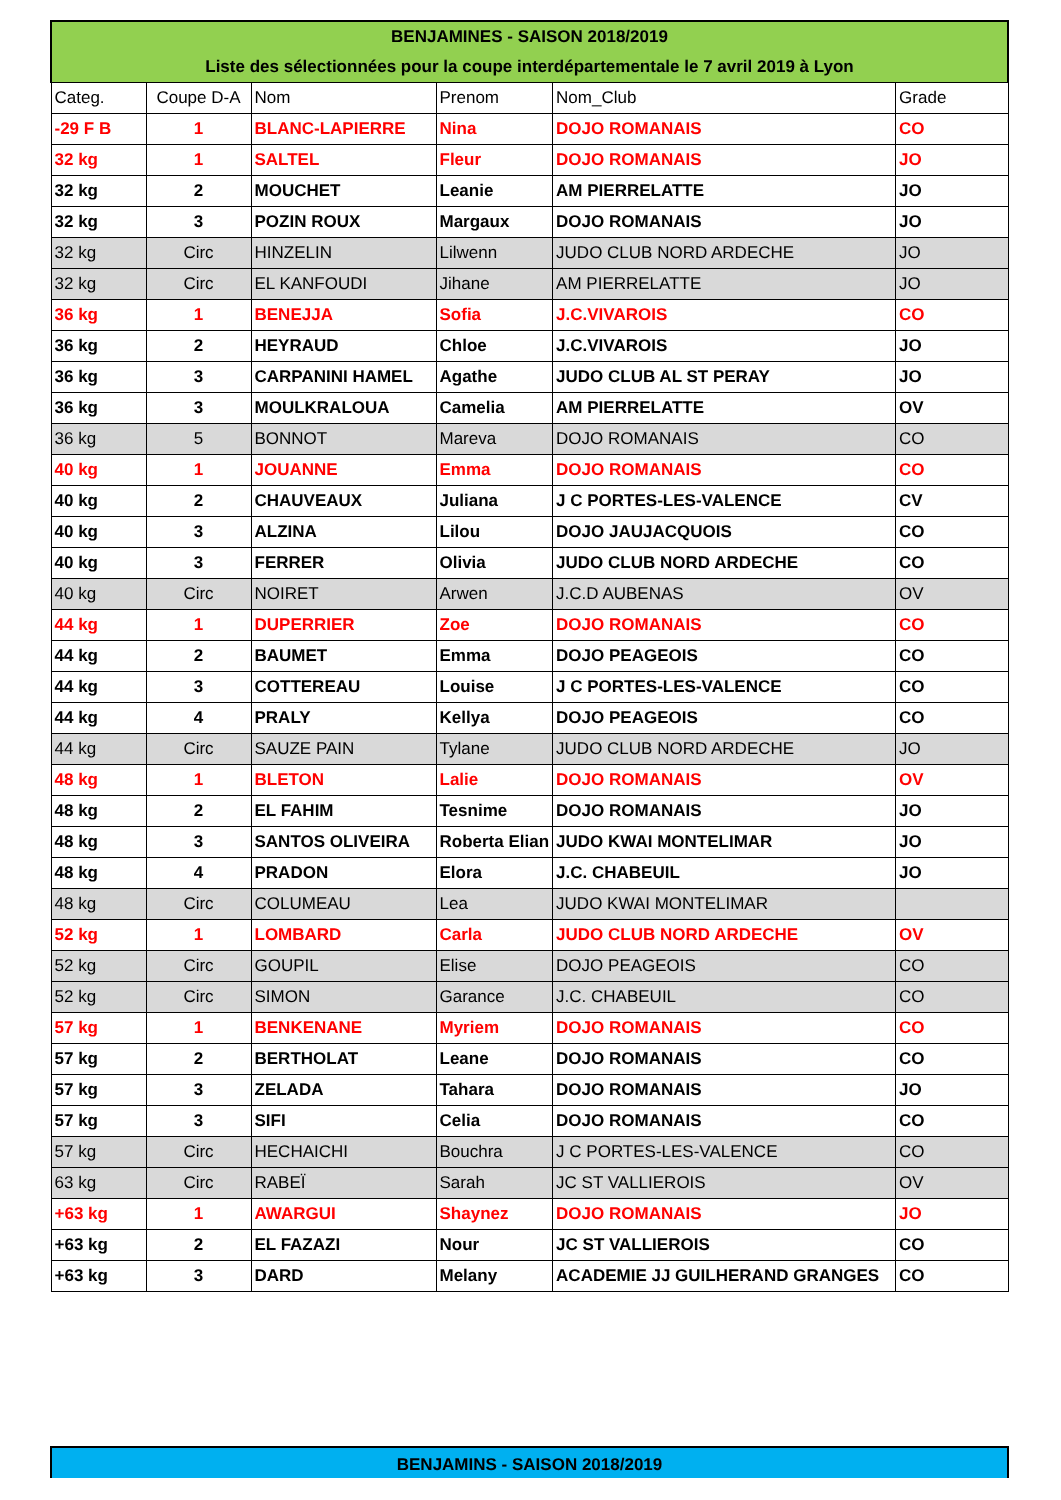| BENJAMINES - SAISON 2018/2019 | | | | | |
| Liste des sélectionnées pour la coupe interdépartementale le 7 avril 2019 à Lyon | | | | | |
| Categ. | Coupe D-A | Nom | Prenom | Nom_Club | Grade |
| -29 F B | 1 | BLANC-LAPIERRE | Nina | DOJO ROMANAIS | CO |
| 32 kg | 1 | SALTEL | Fleur | DOJO ROMANAIS | JO |
| 32 kg | 2 | MOUCHET | Leanie | AM PIERRELATTE | JO |
| 32 kg | 3 | POZIN ROUX | Margaux | DOJO ROMANAIS | JO |
| 32 kg | Circ | HINZELIN | Lilwenn | JUDO CLUB NORD ARDECHE | JO |
| 32 kg | Circ | EL KANFOUDI | Jihane | AM PIERRELATTE | JO |
| 36 kg | 1 | BENEJJA | Sofia | J.C.VIVAROIS | CO |
| 36 kg | 2 | HEYRAUD | Chloe | J.C.VIVAROIS | JO |
| 36 kg | 3 | CARPANINI HAMEL | Agathe | JUDO CLUB AL ST PERAY | JO |
| 36 kg | 3 | MOULKRALOUA | Camelia | AM PIERRELATTE | OV |
| 36 kg | 5 | BONNOT | Mareva | DOJO ROMANAIS | CO |
| 40 kg | 1 | JOUANNE | Emma | DOJO ROMANAIS | CO |
| 40 kg | 2 | CHAUVEAUX | Juliana | J C PORTES-LES-VALENCE | CV |
| 40 kg | 3 | ALZINA | Lilou | DOJO JAUJACQUOIS | CO |
| 40 kg | 3 | FERRER | Olivia | JUDO CLUB NORD ARDECHE | CO |
| 40 kg | Circ | NOIRET | Arwen | J.C.D AUBENAS | OV |
| 44 kg | 1 | DUPERRIER | Zoe | DOJO ROMANAIS | CO |
| 44 kg | 2 | BAUMET | Emma | DOJO PEAGEOIS | CO |
| 44 kg | 3 | COTTEREAU | Louise | J C PORTES-LES-VALENCE | CO |
| 44 kg | 4 | PRALY | Kellya | DOJO PEAGEOIS | CO |
| 44 kg | Circ | SAUZE PAIN | Tylane | JUDO CLUB NORD ARDECHE | JO |
| 48 kg | 1 | BLETON | Lalie | DOJO ROMANAIS | OV |
| 48 kg | 2 | EL FAHIM | Tesnime | DOJO ROMANAIS | JO |
| 48 kg | 3 | SANTOS OLIVEIRA | Roberta Elian | JUDO KWAI MONTELIMAR | JO |
| 48 kg | 4 | PRADON | Elora | J.C. CHABEUIL | JO |
| 48 kg | Circ | COLUMEAU | Lea | JUDO KWAI MONTELIMAR | |
| 52 kg | 1 | LOMBARD | Carla | JUDO CLUB NORD ARDECHE | OV |
| 52 kg | Circ | GOUPIL | Elise | DOJO PEAGEOIS | CO |
| 52 kg | Circ | SIMON | Garance | J.C. CHABEUIL | CO |
| 57 kg | 1 | BENKENANE | Myriem | DOJO ROMANAIS | CO |
| 57 kg | 2 | BERTHOLAT | Leane | DOJO ROMANAIS | CO |
| 57 kg | 3 | ZELADA | Tahara | DOJO ROMANAIS | JO |
| 57 kg | 3 | SIFI | Celia | DOJO ROMANAIS | CO |
| 57 kg | Circ | HECHAICHI | Bouchra | J C PORTES-LES-VALENCE | CO |
| 63 kg | Circ | RABEÏ | Sarah | JC ST VALLIEROIS | OV |
| +63 kg | 1 | AWARGUI | Shaynez | DOJO ROMANAIS | JO |
| +63 kg | 2 | EL FAZAZI | Nour | JC ST VALLIEROIS | CO |
| +63 kg | 3 | DARD | Melany | ACADEMIE JJ GUILHERAND GRANGES | CO |
BENJAMINS - SAISON 2018/2019